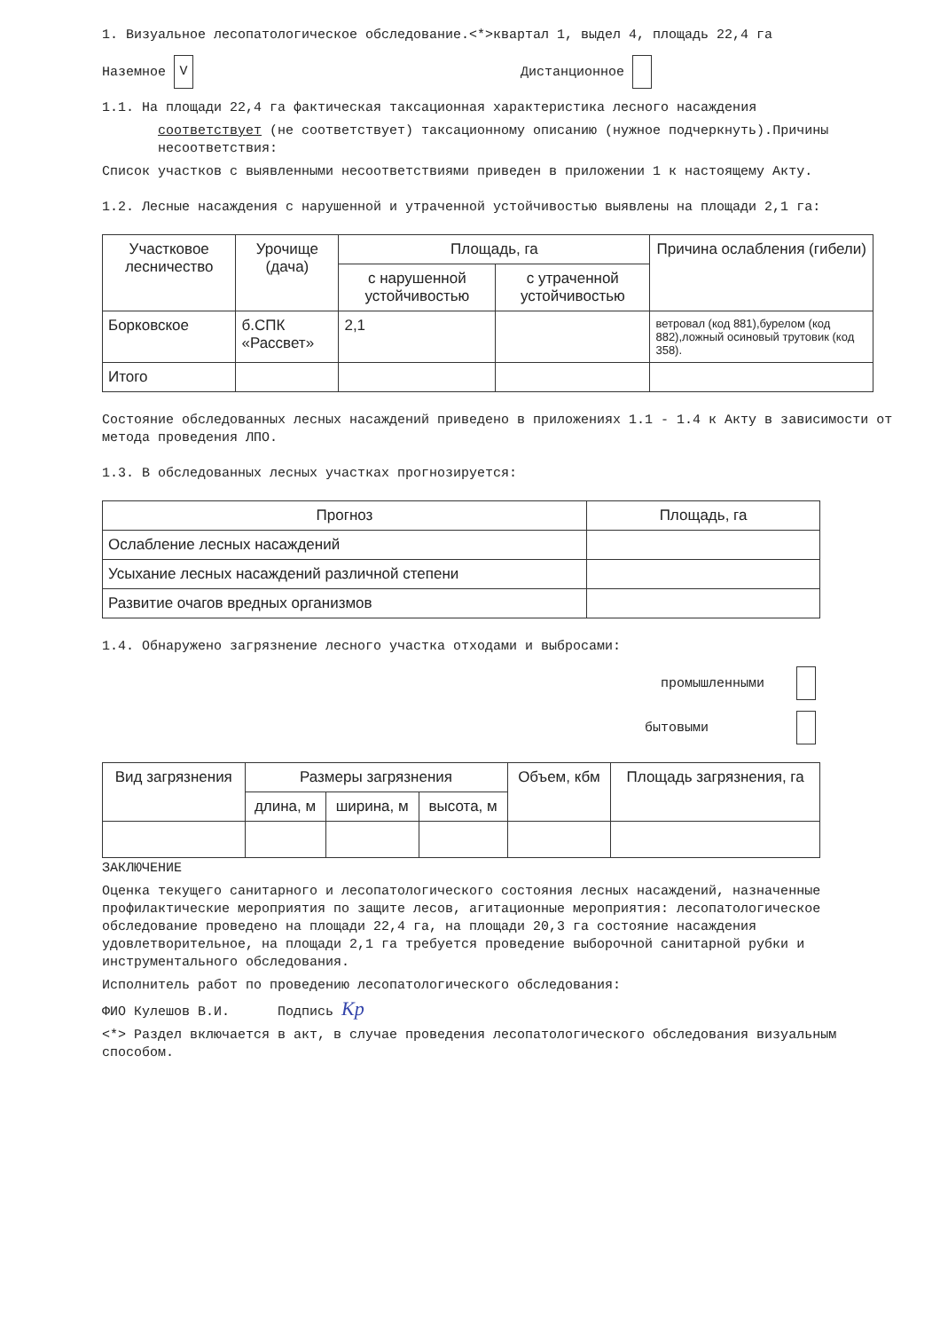1. Визуальное лесопатологическое обследование.<*>квартал 1, выдел 4, площадь 22,4 га
Наземное V Дистанционное
1.1. На площади 22,4 га фактическая таксационная характеристика лесного насаждения
соответствует (не соответствует) таксационному описанию (нужное подчеркнуть).Причины несоответствия:
Список участков с выявленными несоответствиями приведен в приложении 1 к настоящему Акту.
1.2. Лесные насаждения с нарушенной и утраченной устойчивостью выявлены на площади 2,1 га:
| Участковое лесничество | Урочище (дача) | Площадь, га | | Причина ослабления (гибели) |
| --- | --- | --- | --- | --- |
| | | с нарушенной устойчивостью | с утраченной устойчивостью | |
| Борковское | б.СПК «Рассвет» | 2,1 | | ветровал (код 881),бурелом (код 882),ложный осиновый трутовик (код 358). |
| Итого | | | | |
Состояние обследованных лесных насаждений приведено в приложениях 1.1 - 1.4 к Акту в зависимости от метода проведения ЛПО.
1.3. В обследованных лесных участках прогнозируется:
| Прогноз | Площадь, га |
| --- | --- |
| Ослабление лесных насаждений | |
| Усыхание лесных насаждений различной степени | |
| Развитие очагов вредных организмов | |
1.4. Обнаружено загрязнение лесного участка отходами и выбросами:
промышленными
бытовыми
| Вид загрязнения | Размеры загрязнения | | | Объем, кбм | Площадь загрязнения, га |
| --- | --- | --- | --- | --- | --- |
| | длина, м | ширина, м | высота, м | | |
ЗАКЛЮЧЕНИЕ
Оценка текущего санитарного и лесопатологического состояния лесных насаждений, назначенные профилактические мероприятия по защите лесов, агитационные мероприятия: лесопатологическое обследование проведено на площади 22,4 га, на площади 20,3 га состояние насаждения удовлетворительное, на площади 2,1 га требуется проведение выборочной санитарной рубки и инструментального обследования.
Исполнитель работ по проведению лесопатологического обследования:
ФИО Кулешов В.И. Подпись Кр
<*> Раздел включается в акт, в случае проведения лесопатологического обследования визуальным способом.